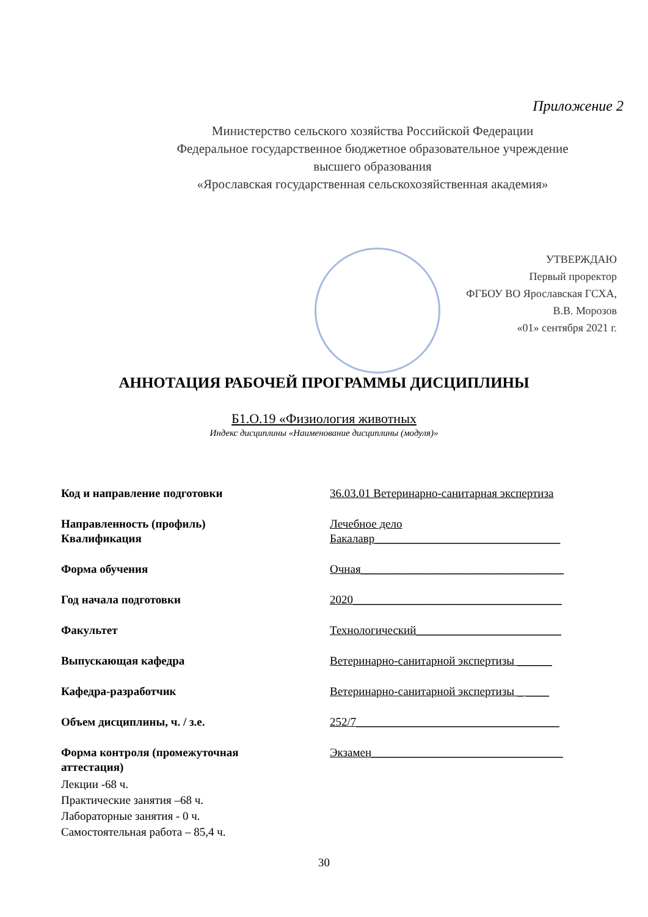Приложение 2
Министерство сельского хозяйства Российской Федерации
Федеральное государственное бюджетное образовательное учреждение
высшего образования
«Ярославская государственная сельскохозяйственная академия»
УТВЕРЖДАЮ
Первый проректор
ФГБОУ ВО Ярославская ГСХА,
В.В. Морозов
«01» сентября 2021 г.
АННОТАЦИЯ РАБОЧЕЙ ПРОГРАММЫ ДИСЦИПЛИНЫ
Б1.О.19 «Физиология животных
Индекс дисциплины «Наименование дисциплины (модуля)»
Код и направление подготовки 36.03.01 Ветеринарно-санитарная экспертиза
Направленность (профиль)
Квалификация
Лечебное дело
Бакалавр________________________________
Форма обучения Очная___________________________________
Год начала подготовки 2020____________________________________
Факультет Технологический_________________________
Выпускающая кафедра Ветеринарно-санитарной экспертизы ______
Кафедра-разработчик Ветеринарно-санитарной экспертизы _ ____
Объем дисциплины, ч. / з.е. 252/7___________________________________
Форма контроля (промежуточная
аттестация)
Экзамен_________________________________
Лекции -68 ч.
Практические занятия –68 ч.
Лабораторные занятия - 0 ч.
Самостоятельная работа – 85,4 ч.
30